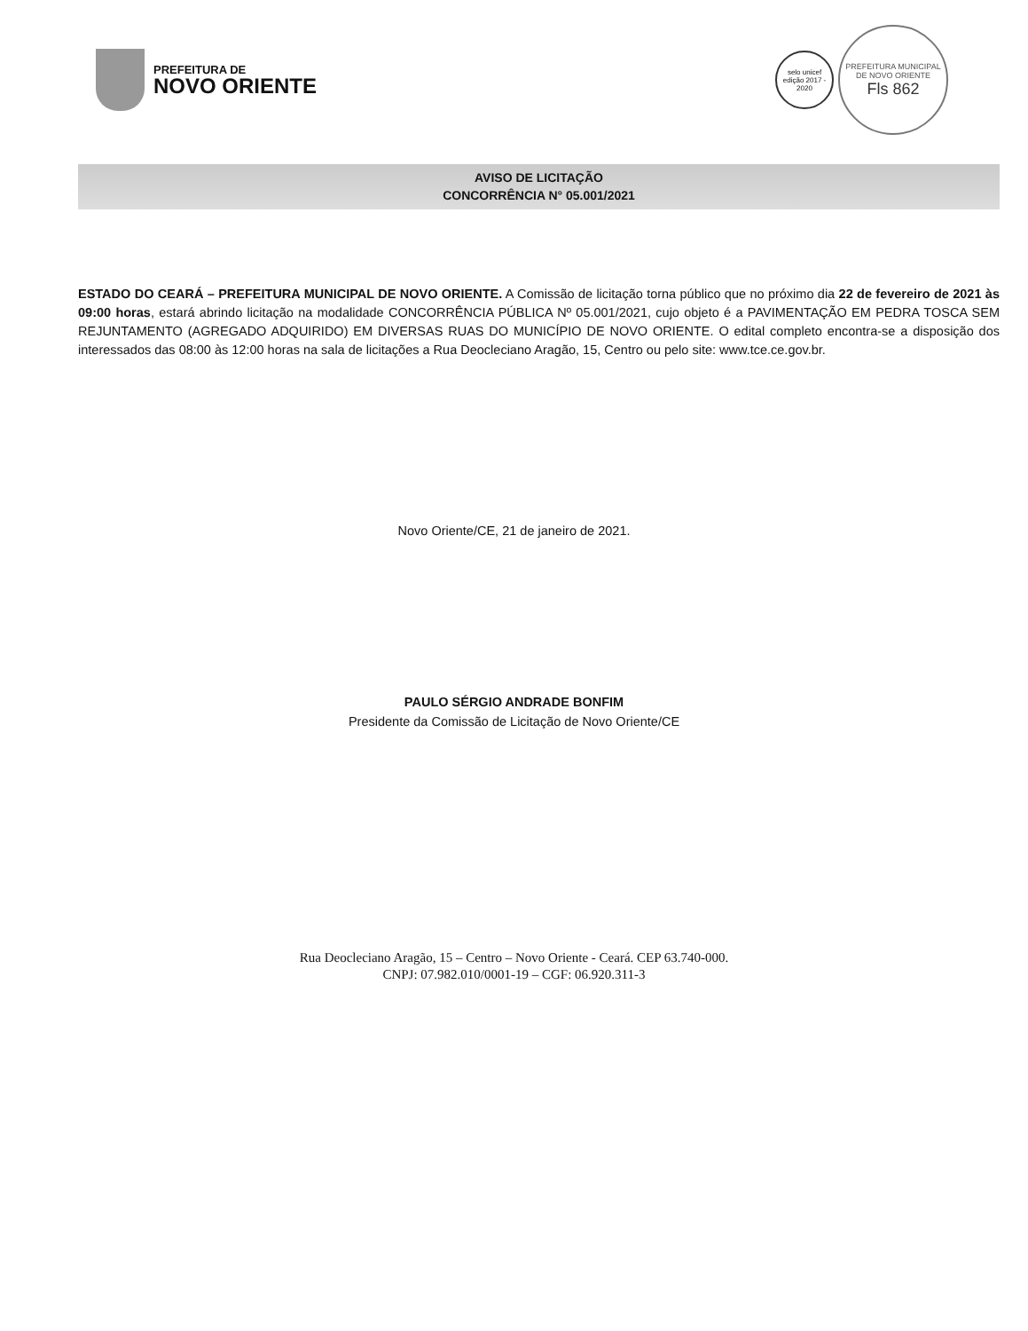PREFEITURA DE
NOVO ORIENTE
selo unicef
edição 2017 - 2020
PREFEITURA MUNICIPAL DE NOVO ORIENTE
Fls 862
AVISO DE LICITAÇÃO
CONCORRÊNCIA N° 05.001/2021
ESTADO DO CEARÁ – PREFEITURA MUNICIPAL DE NOVO ORIENTE. A Comissão de licitação torna público que no próximo dia 22 de fevereiro de 2021 às 09:00 horas, estará abrindo licitação na modalidade CONCORRÊNCIA PÚBLICA Nº 05.001/2021, cujo objeto é a PAVIMENTAÇÃO EM PEDRA TOSCA SEM REJUNTAMENTO (AGREGADO ADQUIRIDO) EM DIVERSAS RUAS DO MUNICÍPIO DE NOVO ORIENTE. O edital completo encontra-se a disposição dos interessados das 08:00 às 12:00 horas na sala de licitações a Rua Deocleciano Aragão, 15, Centro ou pelo site: www.tce.ce.gov.br.
Novo Oriente/CE, 21 de janeiro de 2021.
PAULO SÉRGIO ANDRADE BONFIM
Presidente da Comissão de Licitação de Novo Oriente/CE
Rua Deocleciano Aragão, 15 – Centro – Novo Oriente - Ceará. CEP 63.740-000.
CNPJ: 07.982.010/0001-19 – CGF: 06.920.311-3